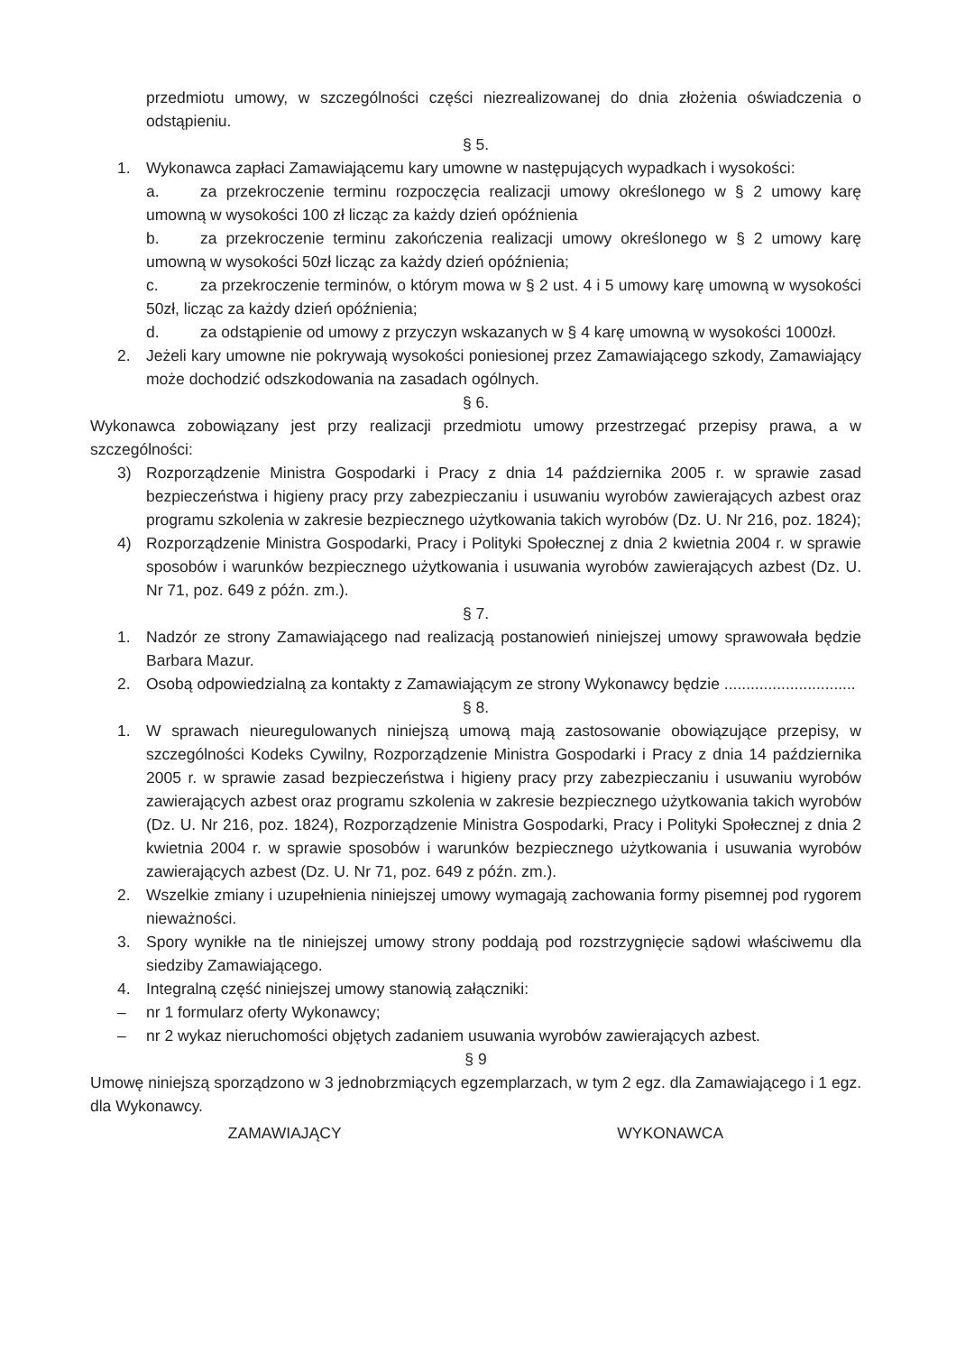przedmiotu umowy, w szczególności części niezrealizowanej do dnia złożenia oświadczenia o odstąpieniu.
§ 5.
1. Wykonawca zapłaci Zamawiającemu kary umowne w następujących wypadkach i wysokości:
a. za przekroczenie terminu rozpoczęcia realizacji umowy określonego w § 2 umowy karę umowną w wysokości 100 zł licząc za każdy dzień opóźnienia
b. za przekroczenie terminu zakończenia realizacji umowy określonego w § 2 umowy karę umowną w wysokości 50zł licząc za każdy dzień opóźnienia;
c. za przekroczenie terminów, o którym mowa w § 2 ust. 4 i 5 umowy karę umowną w wysokości 50zł, licząc za każdy dzień opóźnienia;
d. za odstąpienie od umowy z przyczyn wskazanych w § 4 karę umowną w wysokości 1000zł.
2. Jeżeli kary umowne nie pokrywają wysokości poniesionej przez Zamawiającego szkody, Zamawiający może dochodzić odszkodowania na zasadach ogólnych.
§ 6.
Wykonawca zobowiązany jest przy realizacji przedmiotu umowy przestrzegać przepisy prawa, a w szczególności:
3) Rozporządzenie Ministra Gospodarki i Pracy z dnia 14 października 2005 r. w sprawie zasad bezpieczeństwa i higieny pracy przy zabezpieczaniu i usuwaniu wyrobów zawierających azbest oraz programu szkolenia w zakresie bezpiecznego użytkowania takich wyrobów (Dz. U. Nr 216, poz. 1824);
4) Rozporządzenie Ministra Gospodarki, Pracy i Polityki Społecznej z dnia 2 kwietnia 2004 r. w sprawie sposobów i warunków bezpiecznego użytkowania i usuwania wyrobów zawierających azbest (Dz. U. Nr 71, poz. 649 z późn. zm.).
§ 7.
1. Nadzór ze strony Zamawiającego nad realizacją postanowień niniejszej umowy sprawowała będzie Barbara Mazur.
2. Osobą odpowiedzialną za kontakty z Zamawiającym ze strony Wykonawcy będzie ..............................
§ 8.
1. W sprawach nieuregulowanych niniejszą umową mają zastosowanie obowiązujące przepisy, w szczególności Kodeks Cywilny, Rozporządzenie Ministra Gospodarki i Pracy z dnia 14 października 2005 r. w sprawie zasad bezpieczeństwa i higieny pracy przy zabezpieczaniu i usuwaniu wyrobów zawierających azbest oraz programu szkolenia w zakresie bezpiecznego użytkowania takich wyrobów (Dz. U. Nr 216, poz. 1824), Rozporządzenie Ministra Gospodarki, Pracy i Polityki Społecznej z dnia 2 kwietnia 2004 r. w sprawie sposobów i warunków bezpiecznego użytkowania i usuwania wyrobów zawierających azbest (Dz. U. Nr 71, poz. 649 z późn. zm.).
2. Wszelkie zmiany i uzupełnienia niniejszej umowy wymagają zachowania formy pisemnej pod rygorem nieważności.
3. Spory wynikłe na tle niniejszej umowy strony poddają pod rozstrzygnięcie sądowi właściwemu dla siedziby Zamawiającego.
4. Integralną część niniejszej umowy stanowią załączniki:
– nr 1 formularz oferty Wykonawcy;
– nr 2 wykaz nieruchomości objętych zadaniem usuwania wyrobów zawierających azbest.
§ 9
Umowę niniejszą sporządzono w 3 jednobrzmiących egzemplarzach, w tym 2 egz. dla Zamawiającego i 1 egz. dla Wykonawcy.
ZAMAWIAJĄCY WYKONAWCA